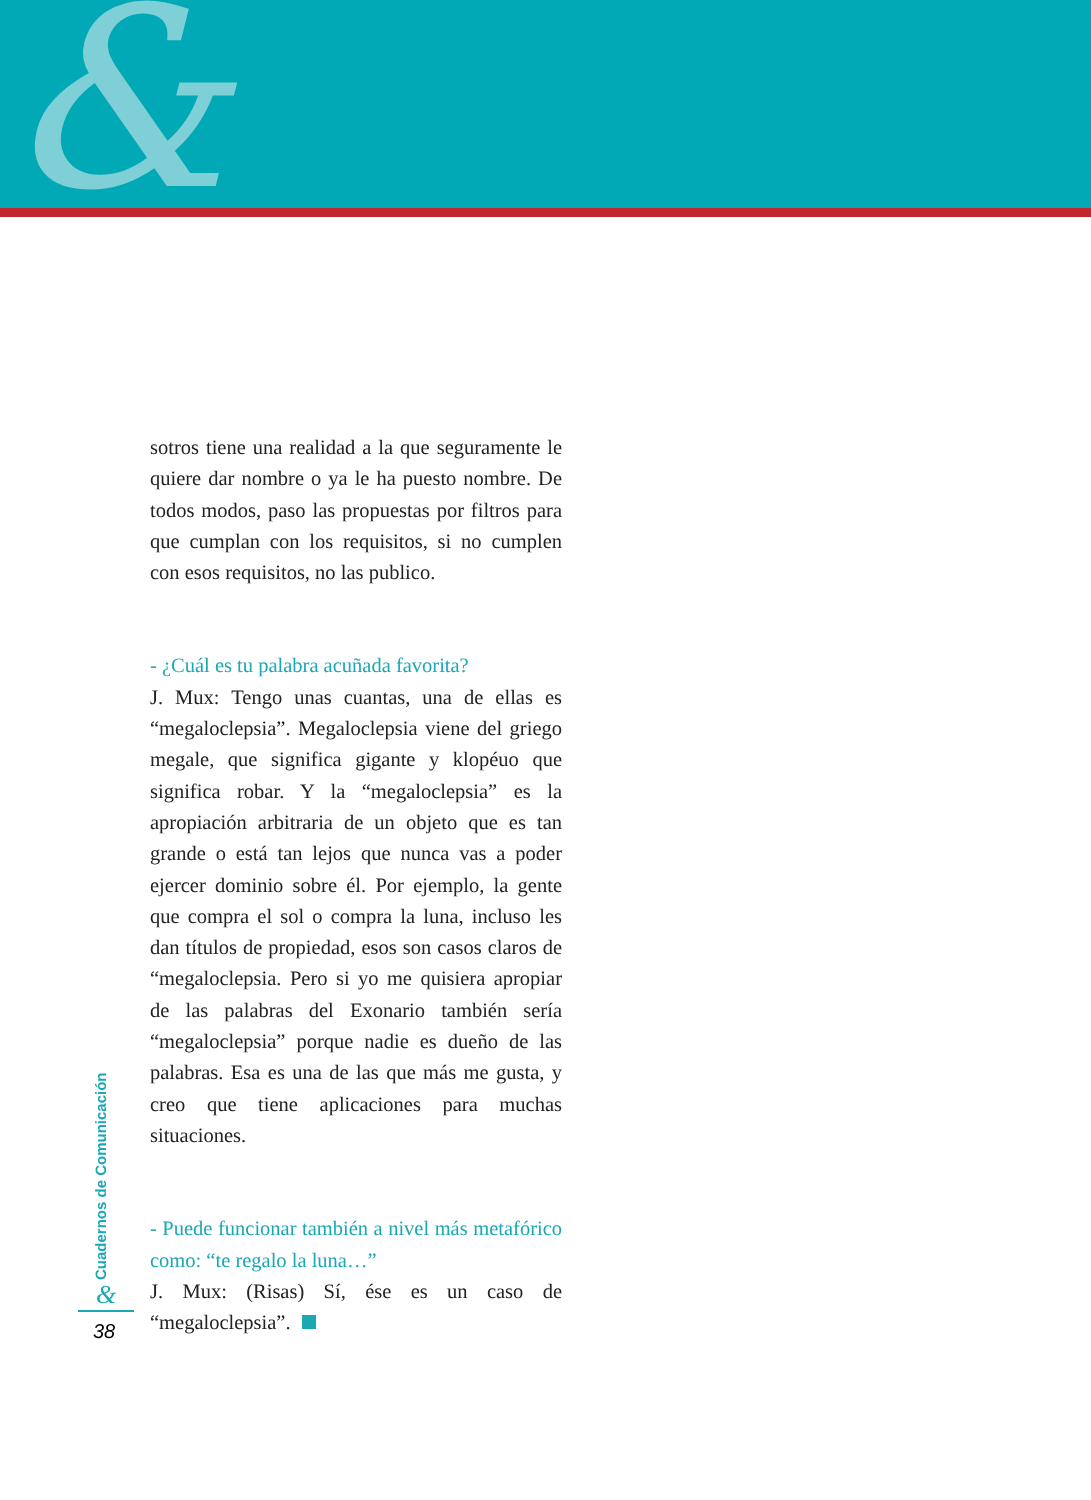&
sotros tiene una realidad a la que seguramente le quiere dar nombre o ya le ha puesto nombre. De todos modos, paso las propuestas por filtros para que cumplan con los requisitos, si no cumplen con esos requisitos, no las publico.
- ¿Cuál es tu palabra acuñada favorita?
J. Mux: Tengo unas cuantas, una de ellas es “megaloclepsia”. Megaloclepsia viene del griego megale, que significa gigante y klopéuo que significa robar. Y la “megaloclepsia” es la apropiación arbitraria de un objeto que es tan grande o está tan lejos que nunca vas a poder ejercer dominio sobre él. Por ejemplo, la gente que compra el sol o compra la luna, incluso les dan títulos de propiedad, esos son casos claros de “megaloclepsia. Pero si yo me quisiera apropiar de las palabras del Exonario también sería “megaloclepsia” porque nadie es dueño de las palabras. Esa es una de las que más me gusta, y creo que tiene aplicaciones para muchas situaciones.
- Puede funcionar también a nivel más metafórico como: “te regalo la luna…”
J. Mux: (Risas) Sí, ése es un caso de “megaloclepsia”.
Cuadernos de Comunicación
&
38